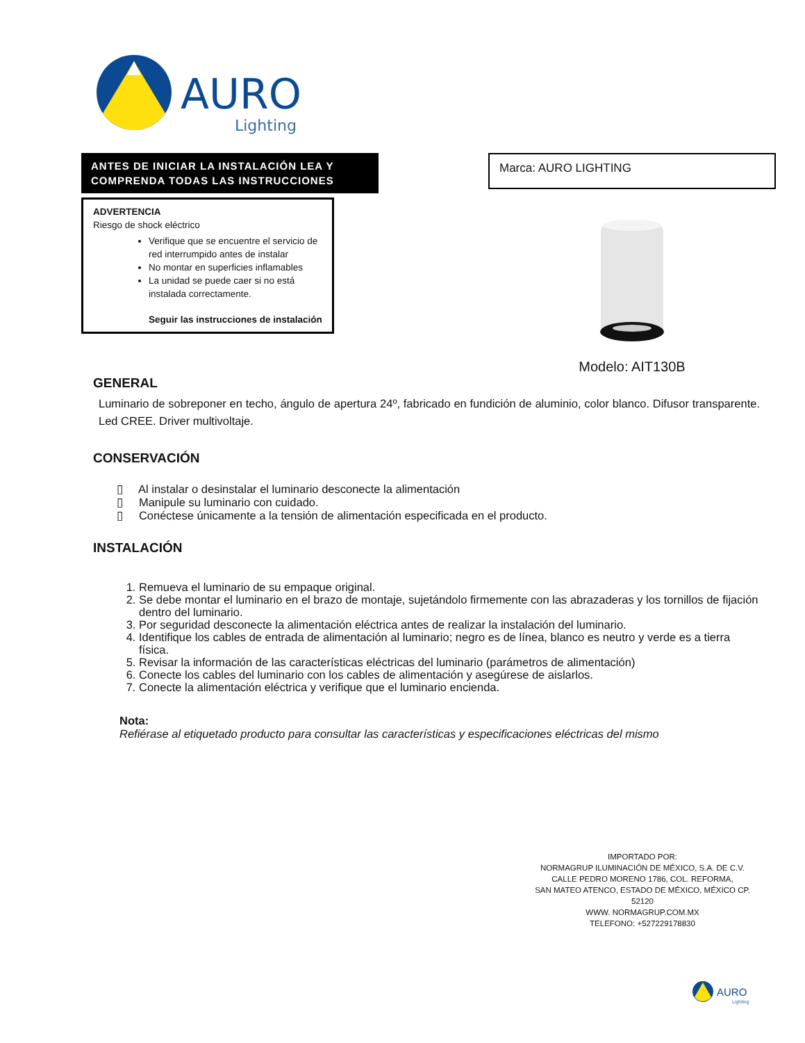AURO
Lighting
ANTES DE INICIAR LA INSTALACIÓN LEA Y COMPRENDA TODAS LAS INSTRUCCIONES
ADVERTENCIA
Riesgo de shock eléctrico
Verifique que se encuentre el servicio de red interrumpido antes de instalar
No montar en superficies inflamables
La unidad se puede caer si no está instalada correctamente.
Seguir las instrucciones de instalación
Marca: AURO LIGHTING
Modelo: AIT130B
GENERAL
Luminario de sobreponer en techo, ángulo de apertura 24º, fabricado en fundición de aluminio, color blanco. Difusor transparente. Led CREE. Driver multivoltaje.
CONSERVACIÓN
▯ Al instalar o desinstalar el luminario desconecte la alimentación
▯ Manipule su luminario con cuidado.
▯ Conéctese únicamente a la tensión de alimentación especificada en el producto.
INSTALACIÓN
Remueva el luminario de su empaque original.
Se debe montar el luminario en el brazo de montaje, sujetándolo firmemente con las abrazaderas y los tornillos de fijación dentro del luminario.
Por seguridad desconecte la alimentación eléctrica antes de realizar la instalación del luminario.
Identifique los cables de entrada de alimentación al luminario; negro es de línea, blanco es neutro y verde es a tierra física.
Revisar la información de las características eléctricas del luminario (parámetros de alimentación)
Conecte los cables del luminario con los cables de alimentación y asegúrese de aislarlos.
Conecte la alimentación eléctrica y verifique que el luminario encienda.
Nota:
Refiérase al etiquetado producto para consultar las características y especificaciones eléctricas del mismo
IMPORTADO POR:
NORMAGRUP ILUMINACIÓN DE MÉXICO, S.A. DE C.V.
CALLE PEDRO MORENO 1786, COL. REFORMA,
SAN MATEO ATENCO, ESTADO DE MÉXICO, MÉXICO CP. 52120
WWW. NORMAGRUP.COM.MX
TELEFONO: +527229178830
AURO
Lighting